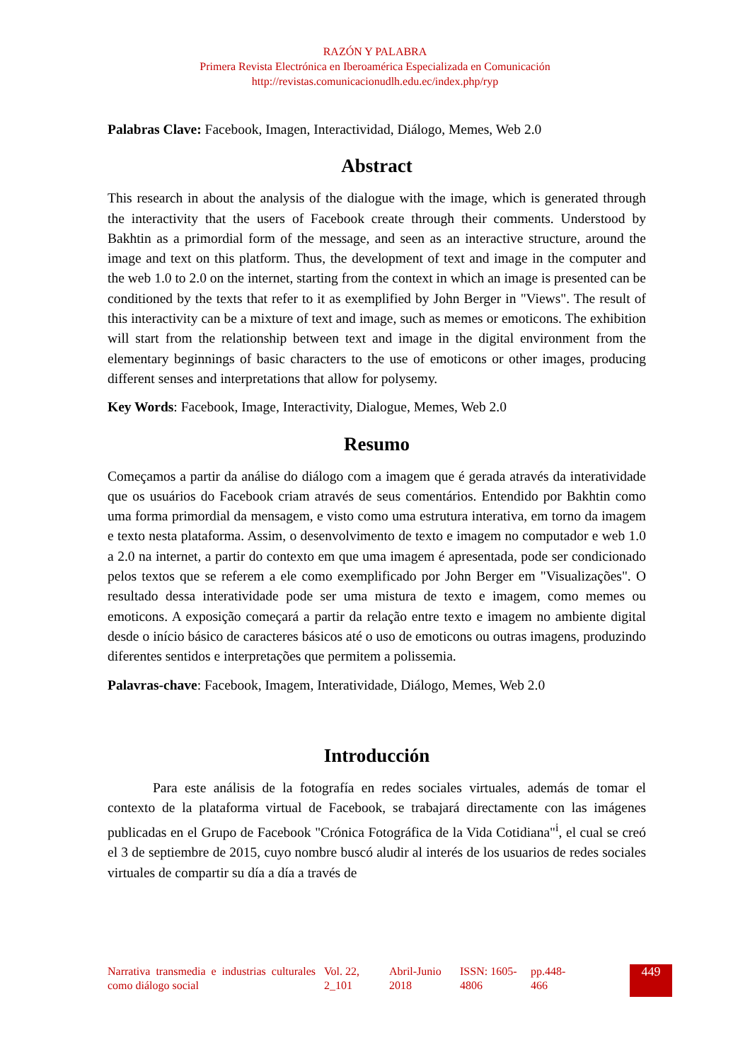RAZÓN Y PALABRA
Primera Revista Electrónica en Iberoamérica Especializada en Comunicación
http://revistas.comunicacionudlh.edu.ec/index.php/ryp
Palabras Clave: Facebook, Imagen, Interactividad, Diálogo, Memes, Web 2.0
Abstract
This research in about the analysis of the dialogue with the image, which is generated through the interactivity that the users of Facebook create through their comments. Understood by Bakhtin as a primordial form of the message, and seen as an interactive structure, around the image and text on this platform. Thus, the development of text and image in the computer and the web 1.0 to 2.0 on the internet, starting from the context in which an image is presented can be conditioned by the texts that refer to it as exemplified by John Berger in "Views". The result of this interactivity can be a mixture of text and image, such as memes or emoticons. The exhibition will start from the relationship between text and image in the digital environment from the elementary beginnings of basic characters to the use of emoticons or other images, producing different senses and interpretations that allow for polysemy.
Key Words: Facebook, Image, Interactivity, Dialogue, Memes, Web 2.0
Resumo
Começamos a partir da análise do diálogo com a imagem que é gerada através da interatividade que os usuários do Facebook criam através de seus comentários. Entendido por Bakhtin como uma forma primordial da mensagem, e visto como uma estrutura interativa, em torno da imagem e texto nesta plataforma. Assim, o desenvolvimento de texto e imagem no computador e web 1.0 a 2.0 na internet, a partir do contexto em que uma imagem é apresentada, pode ser condicionado pelos textos que se referem a ele como exemplificado por John Berger em "Visualizações". O resultado dessa interatividade pode ser uma mistura de texto e imagem, como memes ou emoticons. A exposição começará a partir da relação entre texto e imagem no ambiente digital desde o início básico de caracteres básicos até o uso de emoticons ou outras imagens, produzindo diferentes sentidos e interpretações que permitem a polissemia.
Palavras-chave: Facebook, Imagem, Interatividade, Diálogo, Memes, Web 2.0
Introducción
Para este análisis de la fotografía en redes sociales virtuales, además de tomar el contexto de la plataforma virtual de Facebook, se trabajará directamente con las imágenes publicadas en el Grupo de Facebook "Crónica Fotográfica de la Vida Cotidiana"<sup>i</sup>, el cual se creó el 3 de septiembre de 2015, cuyo nombre buscó aludir al interés de los usuarios de redes sociales virtuales de compartir su día a día a través de
Narrativa transmedia e industrias culturales como diálogo social
Vol. 22, 2_101
Abril-Junio 2018
ISSN: 1605-4806
pp.448-466
449